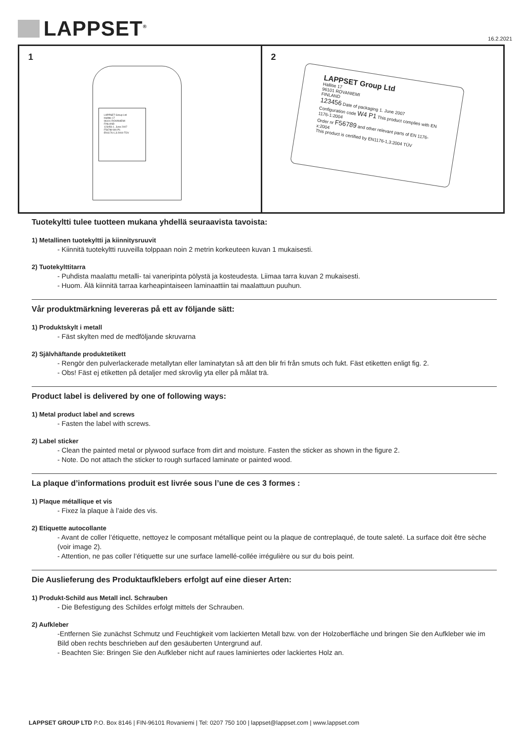LAPPSET<sup>®</sup> 16.2.2021
1
LAPPSET Group Ltd
Hallitie 17
96101 ROVANIEMI
FINLAND
123456 1. June 2007
F56789 W4 P1
EN1176-1,3:2004-TÜV
2
LAPPSET Group Ltd
Hallitie 17
96101 ROVANIEMI
FINLAND
123456 Date of packaging 1. June 2007
Configuration code W4 P1 This product complies with EN 1176-1:2004
Order nr F56789 and other relevant parts of EN 1176-x:2004
This product is certified by EN1176-1,3:2004 TÜV
Tuotekyltti tulee tuotteen mukana yhdellä seuraavista tavoista:
1) Metallinen tuotekyltti ja kiinnitysruuvit
- Kiinnitä tuotekyltti ruuveilla tolppaan noin 2 metrin korkeuteen kuvan 1 mukaisesti.
2) Tuotekylttitarra
- Puhdista maalattu metalli- tai vaneripinta pölystä ja kosteudesta. Liimaa tarra kuvan 2 mukaisesti.
- Huom. Älä kiinnitä tarraa karheapintaiseen laminaattiin tai maalattuun puuhun.
Vår produktmärkning levereras på ett av följande sätt:
1) Produktskylt i metall
- Fäst skylten med de medföljande skruvarna
2) Självhäftande produktetikett
- Rengör den pulverlackerade metallytan eller laminatytan så att den blir fri från smuts och fukt. Fäst etiketten enligt fig. 2.
- Obs! Fäst ej etiketten på detaljer med skrovlig yta eller på målat trä.
Product label is delivered by one of following ways:
1) Metal product label and screws
- Fasten the label with screws.
2) Label sticker
- Clean the painted metal or plywood surface from dirt and moisture. Fasten the sticker as shown in the figure 2.
- Note. Do not attach the sticker to rough surfaced laminate or painted wood.
La plaque d’informations produit est livrée sous l’une de ces 3 formes :
1) Plaque métallique et vis
- Fixez la plaque à l’aide des vis.
2) Etiquette autocollante
- Avant de coller l’étiquette, nettoyez le composant métallique peint ou la plaque de contreplaqué, de toute saleté. La surface doit être sèche (voir image 2).
- Attention, ne pas coller l’étiquette sur une surface lamellé-collée irrégulière ou sur du bois peint.
Die Auslieferung des Produktaufklebers erfolgt auf eine dieser Arten:
1) Produkt-Schild aus Metall incl. Schrauben
- Die Befestigung des Schildes erfolgt mittels der Schrauben.
2) Aufkleber
-Entfernen Sie zunächst Schmutz und Feuchtigkeit vom lackierten Metall bzw. von der Holzoberfläche und bringen Sie den Aufkleber wie im Bild oben rechts beschrieben auf den gesäuberten Untergrund auf.
- Beachten Sie: Bringen Sie den Aufkleber nicht auf raues laminiertes oder lackiertes Holz an.
LAPPSET GROUP LTD P.O. Box 8146 | FIN-96101 Rovaniemi | Tel: 0207 750 100 | lappset@lappset.com | www.lappset.com